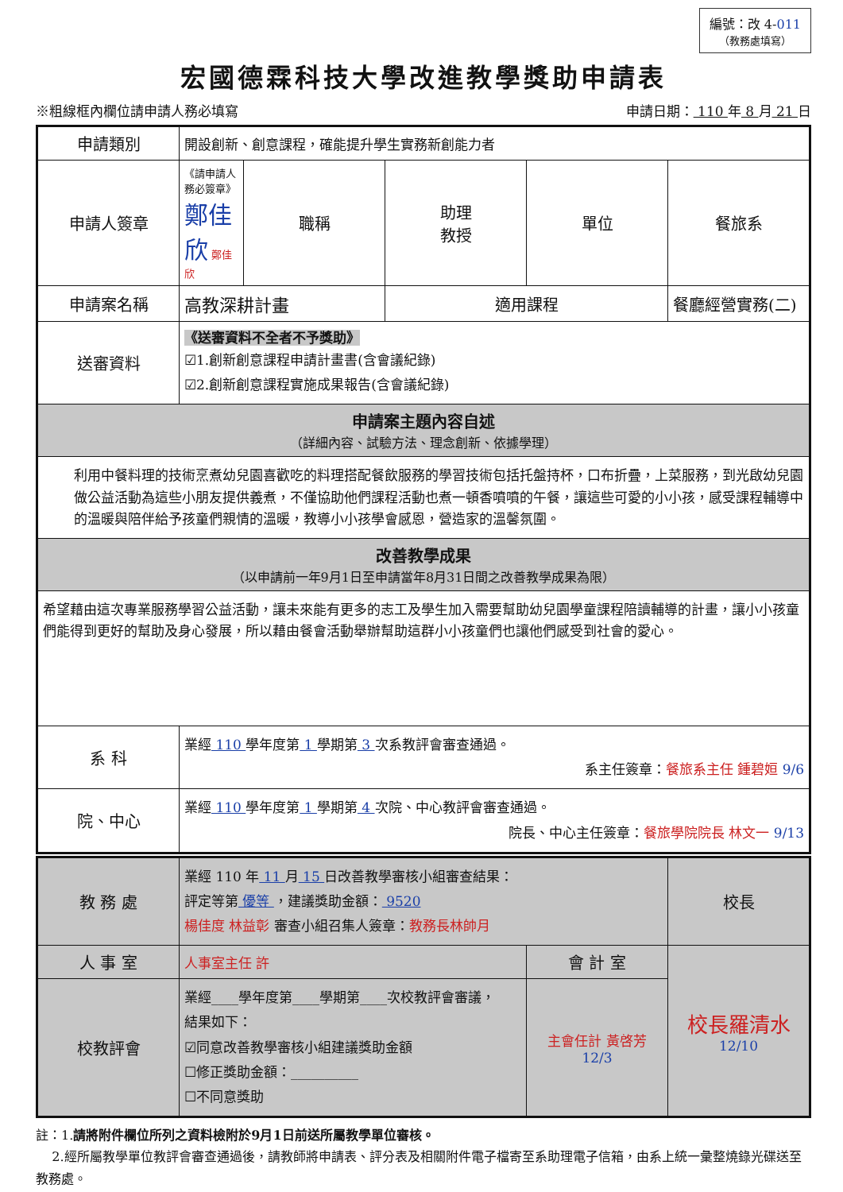編號：改 4-011
（教務處填寫）
宏國德霖科技大學改進教學獎助申請表
※粗線框內欄位請申請人務必填寫 申請日期： 110 年 8 月 21 日
| 申請類別 | 開設創新、創意課程，確能提升學生實務新創能力者 | | | | |
| 申請人簽章 | 《請申請人務必簽章》 鄭佳欣 鄭佳欣 | 職稱 | 助理 教授 | 單位 | 餐旅系 |
| 申請案名稱 | 高教深耕計畫 | | 適用課程 | | 餐廳經營實務(二) |
| 送審資料 | 《送審資料不全者不予獎助》 ☑1.創新創意課程申請計畫書(含會議紀錄) ☑2.創新創意課程實施成果報告(含會議紀錄) | | | | |
| 申請案主題內容自述 （詳細內容、試驗方法、理念創新、依據學理） | | | | | |
| 利用中餐料理的技術烹煮幼兒園喜歡吃的料理搭配餐飲服務的學習技術包括托盤持杯，口布折疊，上菜服務，到光啟幼兒園做公益活動為這些小朋友提供義煮，不僅協助他們課程活動也煮一頓香噴噴的午餐，讓這些可愛的小小孩，感受課程輔導中的溫暖與陪伴給予孩童們親情的溫暖，教導小小孩學會感恩，營造家的溫馨氛圍。 | | | | | |
| 改善教學成果 （以申請前一年9月1日至申請當年8月31日間之改善教學成果為限） | | | | | |
| 希望藉由這次專業服務學習公益活動，讓未來能有更多的志工及學生加入需要幫助幼兒園學童課程陪讀輔導的計畫，讓小小孩童們能得到更好的幫助及身心發展，所以藉由餐會活動舉辦幫助這群小小孩童們也讓他們感受到社會的愛心。 | | | | | |
| 系 科 | 業經 110 學年度第 1 學期第 3 次系教評會審查通過。 系主任簽章： 餐旅系主任 鍾碧姮 9/6 | | | | |
| 院、中心 | 業經 110 學年度第 1 學期第 4 次院、中心教評會審查通過。 院長、中心主任簽章： 餐旅學院院長 林文一 9/13 | | | | |
| 教 務 處 | 業經 110 年 11 月 15 日改善教學審核小組審查結果： 評定等第 優等 ，建議獎助金額： 9520 楊佳度 林益彰 審查小組召集人簽章： 教務長林帥月 | | 校長 |
| 人 事 室 | 人事室主任 許 | 會 計 室 | 校長羅清水 12/10 |
| 校教評會 | 業經____學年度第____學期第____次校教評會審議， 結果如下： ☑同意改善教學審核小組建議獎助金額 ☐修正獎助金額：__________ ☐不同意獎助 | 主會任計 黃啓芳 12/3 | |
註：1.請將附件欄位所列之資料檢附於9月1日前送所屬教學單位審核。
2.經所屬教學單位教評會審查通過後，請教師將申請表、評分表及相關附件電子檔寄至系助理電子信箱，由系上統一彙整燒錄光碟送至教務處。